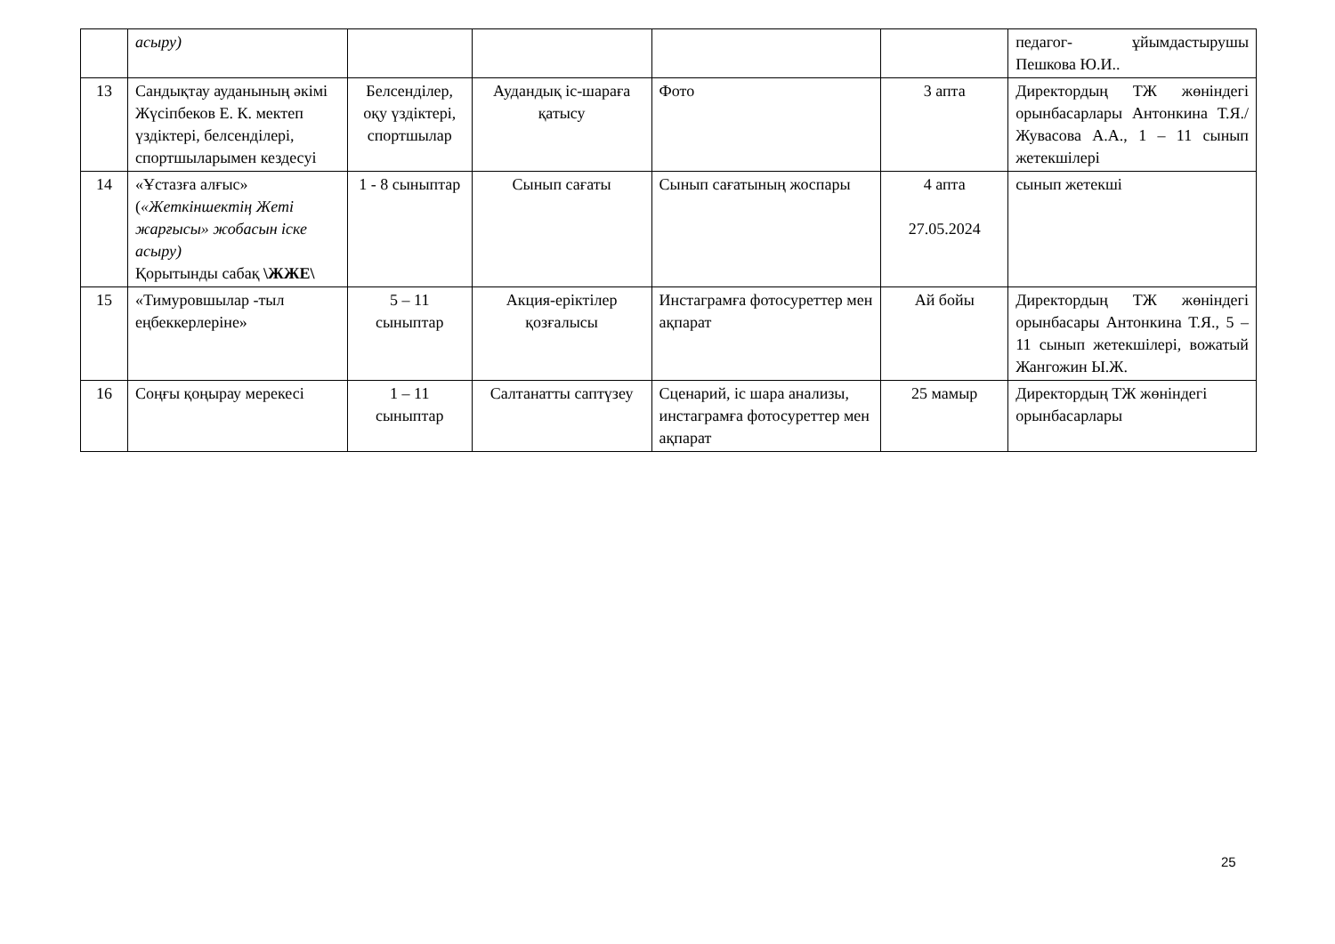| | асыру) | | | | | педагог- ұйымдастырушы Пешкова Ю.И.. |
| 13 | Сандықтау ауданының әкімі Жүсіпбеков Е. К. мектеп үздіктері, белсенділері, спортшыларымен кездесуі | Белсенділер, оқу үздіктері, спортшылар | Аудандық іс-шараға қатысу | Фото | 3 апта | Директордың ТЖ жөніндегі орынбасарлары Антонкина Т.Я./ Жувасова А.А., 1 – 11 сынып жетекшілері |
| 14 | «Ұстазға алғыс» ( «Жеткіншектің Жеті жарғысы» жобасын іске асыру) Қорытынды сабақ \ЖЖЕ\ | 1 - 8 сыныптар | Сынып сағаты | Сынып сағатының жоспары | 4 апта 27.05.2024 | сынып жетекші |
| 15 | «Тимуровшылар -тыл еңбеккерлеріне» | 5 – 11 сыныптар | Акция-еріктілер қозғалысы | Инстаграмға фотосуреттер мен ақпарат | Ай бойы | Директордың ТЖ жөніндегі орынбасары Антонкина Т.Я., 5 – 11 сынып жетекшілері, вожатый Жангожин Ы.Ж. |
| 16 | Соңғы қоңырау мерекесі | 1 – 11 сыныптар | Салтанатты саптүзеу | Сценарий, іс шара анализы, инстаграмға фотосуреттер мен ақпарат | 25 мамыр | Директордың ТЖ жөніндегі орынбасарлары |
25